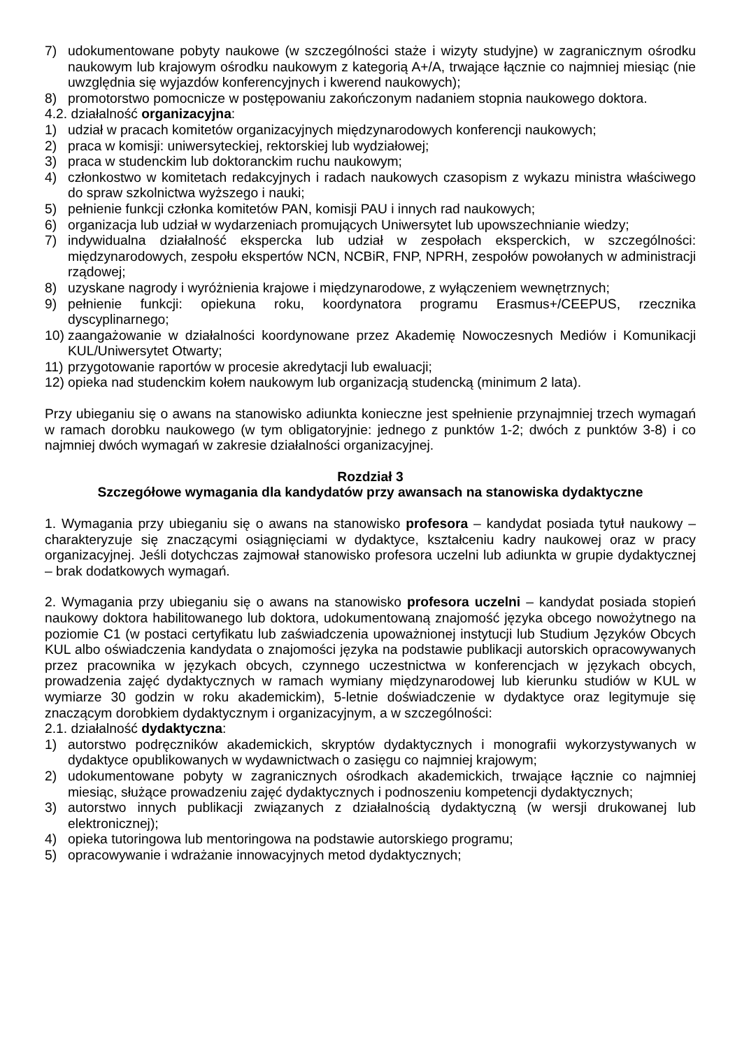7) udokumentowane pobyty naukowe (w szczególności staże i wizyty studyjne) w zagranicznym ośrodku naukowym lub krajowym ośrodku naukowym z kategorią A+/A, trwające łącznie co najmniej miesiąc (nie uwzględnia się wyjazdów konferencyjnych i kwerend naukowych);
8) promotorstwo pomocnicze w postępowaniu zakończonym nadaniem stopnia naukowego doktora.
4.2. działalność organizacyjna:
1) udział w pracach komitetów organizacyjnych międzynarodowych konferencji naukowych;
2) praca w komisji: uniwersyteckiej, rektorskiej lub wydziałowej;
3) praca w studenckim lub doktoranckim ruchu naukowym;
4) członkostwo w komitetach redakcyjnych i radach naukowych czasopism z wykazu ministra właściwego do spraw szkolnictwa wyższego i nauki;
5) pełnienie funkcji członka komitetów PAN, komisji PAU i innych rad naukowych;
6) organizacja lub udział w wydarzeniach promujących Uniwersytet lub upowszechnianie wiedzy;
7) indywidualna działalność ekspercka lub udział w zespołach eksperckich, w szczególności: międzynarodowych, zespołu ekspertów NCN, NCBiR, FNP, NPRH, zespołów powołanych w administracji rządowej;
8) uzyskane nagrody i wyróżnienia krajowe i międzynarodowe, z wyłączeniem wewnętrznych;
9) pełnienie funkcji: opiekuna roku, koordynatora programu Erasmus+/CEEPUS, rzecznika dyscyplinarnego;
10) zaangażowanie w działalności koordynowane przez Akademię Nowoczesnych Mediów i Komunikacji KUL/Uniwersytet Otwarty;
11) przygotowanie raportów w procesie akredytacji lub ewaluacji;
12) opieka nad studenckim kołem naukowym lub organizacją studencką (minimum 2 lata).
Przy ubieganiu się o awans na stanowisko adiunkta konieczne jest spełnienie przynajmniej trzech wymagań w ramach dorobku naukowego (w tym obligatoryjnie: jednego z punktów 1-2; dwóch z punktów 3-8) i co najmniej dwóch wymagań w zakresie działalności organizacyjnej.
Rozdział 3
Szczegółowe wymagania dla kandydatów przy awansach na stanowiska dydaktyczne
1. Wymagania przy ubieganiu się o awans na stanowisko profesora – kandydat posiada tytuł naukowy – charakteryzuje się znaczącymi osiągnięciami w dydaktyce, kształceniu kadry naukowej oraz w pracy organizacyjnej. Jeśli dotychczas zajmował stanowisko profesora uczelni lub adiunkta w grupie dydaktycznej – brak dodatkowych wymagań.
2. Wymagania przy ubieganiu się o awans na stanowisko profesora uczelni – kandydat posiada stopień naukowy doktora habilitowanego lub doktora, udokumentowaną znajomość języka obcego nowożytnego na poziomie C1 (w postaci certyfikatu lub zaświadczenia upoważnionej instytucji lub Studium Języków Obcych KUL albo oświadczenia kandydata o znajomości języka na podstawie publikacji autorskich opracowywanych przez pracownika w językach obcych, czynnego uczestnictwa w konferencjach w językach obcych, prowadzenia zajęć dydaktycznych w ramach wymiany międzynarodowej lub kierunku studiów w KUL w wymiarze 30 godzin w roku akademickim), 5-letnie doświadczenie w dydaktyce oraz legitymuje się znaczącym dorobkiem dydaktycznym i organizacyjnym, a w szczególności:
2.1. działalność dydaktyczna:
1) autorstwo podręczników akademickich, skryptów dydaktycznych i monografii wykorzystywanych w dydaktyce opublikowanych w wydawnictwach o zasięgu co najmniej krajowym;
2) udokumentowane pobyty w zagranicznych ośrodkach akademickich, trwające łącznie co najmniej miesiąc, służące prowadzeniu zajęć dydaktycznych i podnoszeniu kompetencji dydaktycznych;
3) autorstwo innych publikacji związanych z działalnością dydaktyczną (w wersji drukowanej lub elektronicznej);
4) opieka tutoringowa lub mentoringowa na podstawie autorskiego programu;
5) opracowywanie i wdrażanie innowacyjnych metod dydaktycznych;